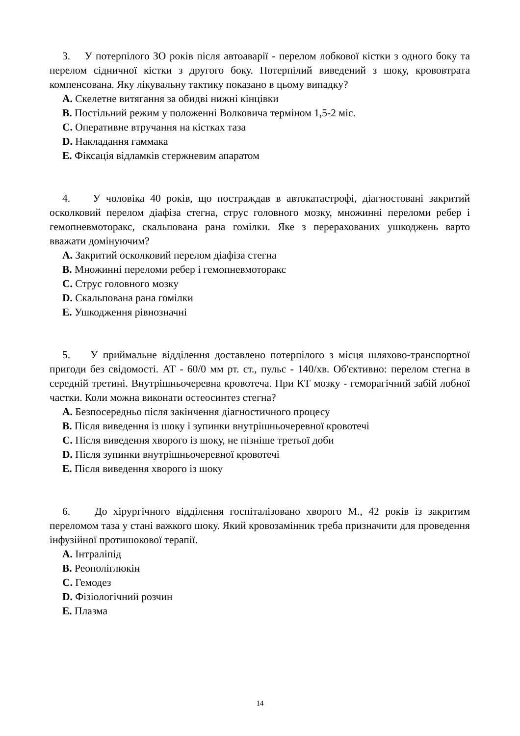3. У потерпілого ЗО років після автоаварії - перелом лобкової кістки з одного боку та перелом сідничної кістки з другого боку. Потерпілий виведений з шоку, крововтрата компенсована. Яку лікувальну тактику показано в цьому випадку?
A. Скелетне витягання за обидві нижні кінцівки
B. Постільний режим у положенні Волковича терміном 1,5-2 міс.
C. Оперативне втручання на кістках таза
D. Накладання гаммака
E. Фіксація відламків стержневим апаратом
4. У чоловіка 40 років, що постраждав в автокатастрофі, діагностовані закритий осколковий перелом діафіза стегна, струс головного мозку, множинні переломи ребер і гемопневмоторакс, скальпована рана гомілки. Яке з перерахованих ушкоджень варто вважати домінуючим?
A. Закритий осколковий перелом діафіза стегна
B. Множинні переломи ребер і гемопневмоторакс
C. Струс головного мозку
D. Скальпована рана гомілки
E. Ушкодження рівнозначні
5. У приймальне відділення доставлено потерпілого з місця шляхово-транспортної пригоди без свідомості. АТ - 60/0 мм рт. ст., пульс - 140/хв. Об'єктивно: перелом стегна в середній третині. Внутрішньочеревна кровотеча. При КТ мозку - геморагічний забій лобної частки. Коли можна виконати остеосинтез стегна?
A. Безпосередньо після закінчення діагностичного процесу
B. Після виведення із шоку і зупинки внутрішньочеревної кровотечі
C. Після виведення хворого із шоку, не пізніше третьої доби
D. Після зупинки внутрішньочеревної кровотечі
E. Після виведення хворого із шоку
6. До хірургічного відділення госпіталізовано хворого М., 42 років із закритим переломом таза у стані важкого шоку. Який кровозамінник треба призначити для проведення інфузійної протишокової терапії.
A. Інтраліпід
B. Реополіглюкін
C. Гемодез
D. Фізіологічний розчин
E. Плазма
14